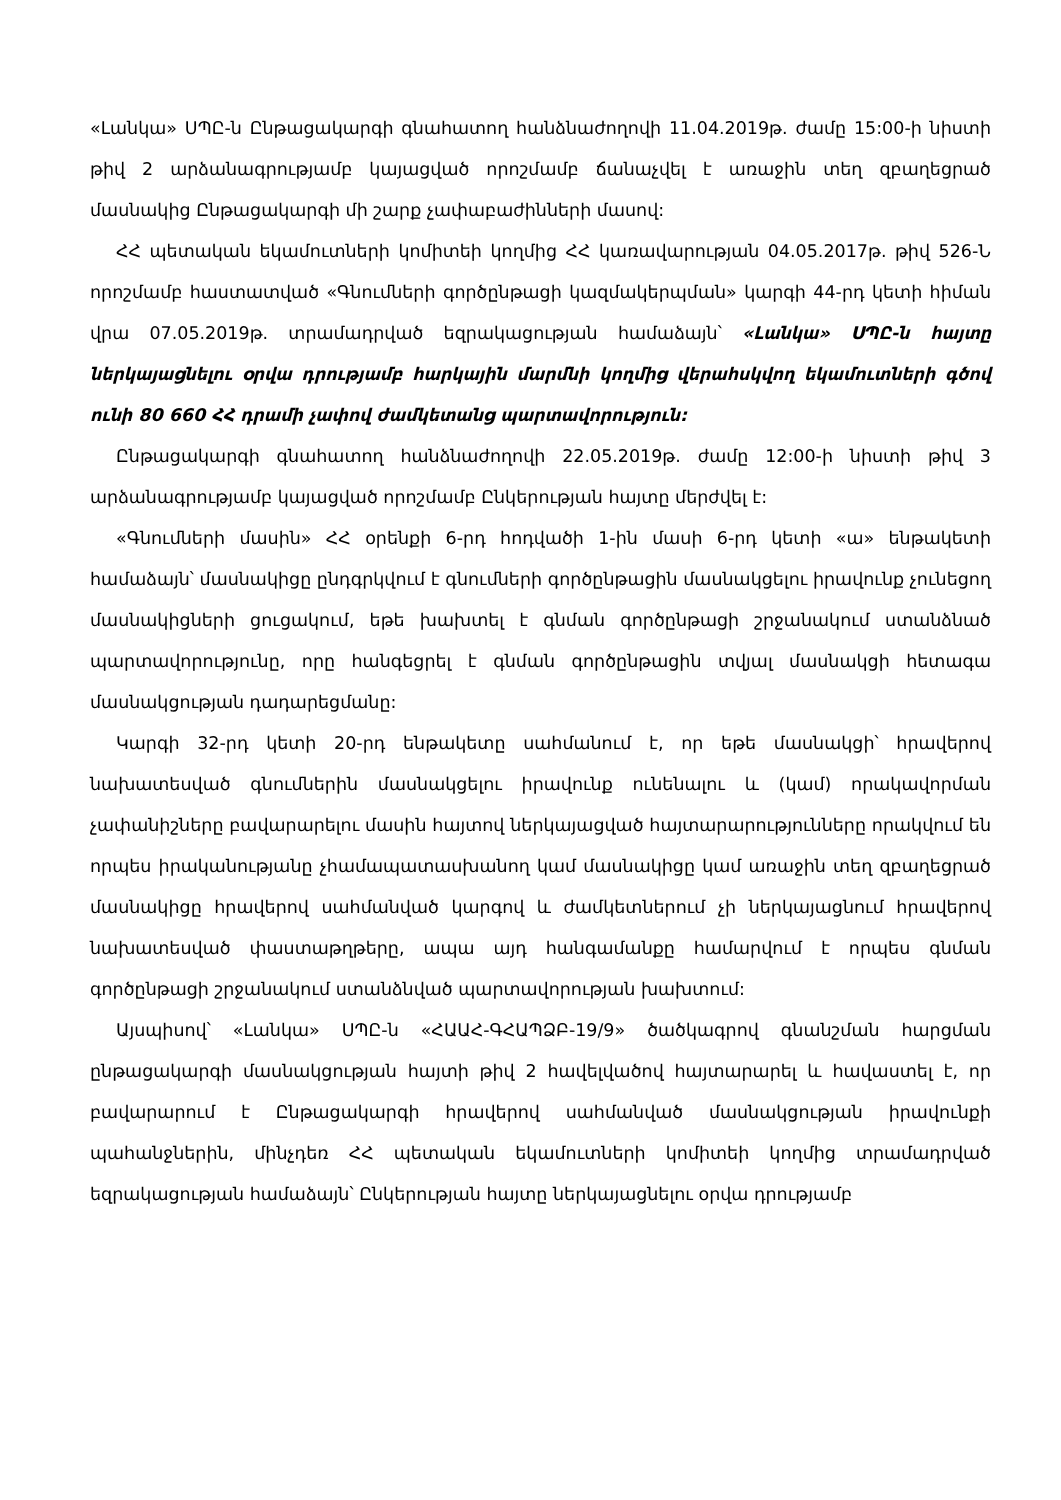«Լանկա» ՍՊԸ-ն Ընթացակարգի գնահատող հանձնաժողովի 11.04.2019թ. ժամը 15:00-ի նիստի թիվ 2 արձանագրությամբ կայացված որոշմամբ ճանաչվել է առաջին տեղ զբաղեցրած մասնակից Ընթացակարգի մի շարք չափաբաժինների մասով:
ՀՀ պետական եկամուտների կոմիտեի կողմից ՀՀ կառավարության 04.05.2017թ. թիվ 526-Ն որոշմամբ հաստատված «Գնումների գործընթացի կազմակերպման» կարգի 44-րդ կետի հիման վրա 07.05.2019թ. տրամադրված եզրակացության համաձայն՝ «Լանկա» ՍՊԸ-ն հայտը ներկայացնելու օրվա դրությամբ հարկային մարմնի կողմից վերահսկվող եկամուտների գծով ունի 80 660 ՀՀ դրամի չափով ժամկետանց պարտավորություն:
Ընթացակարգի գնահատող հանձնաժողովի 22.05.2019թ. ժամը 12:00-ի նիստի թիվ 3 արձանագրությամբ կայացված որոշմամբ Ընկերության հայտը մերժվել է:
«Գնումների մասին» ՀՀ օրենքի 6-րդ հոդվածի 1-ին մասի 6-րդ կետի «ա» ենթակետի համաձայն՝ մասնակիցը ընդգրկվում է գնումների գործընթացին մասնակցելու իրավունք չունեցող մասնակիցների ցուցակում, եթե խախտել է գնման գործընթացի շրջանակում ստանձնած պարտավորությունը, որը հանգեցրել է գնման գործընթացին տվյալ մասնակցի հետագա մասնակցության դադարեցմանը:
Կարգի 32-րդ կետի 20-րդ ենթակետը սահմանում է, որ եթե մասնակցի՝ հրավերով նախատեսված գնումներին մասնակցելու իրավունք ունենալու և (կամ) որակավորման չափանիշները բավարարելու մասին հայտով ներկայացված հայտարարությունները որակվում են որպես իրականությանը չհամապատասխանող կամ մասնակիցը կամ առաջին տեղ զբաղեցրած մասնակիցը հրավերով սահմանված կարգով և ժամկետներում չի ներկայացնում հրավերով նախատեսված փաստաթղթերը, ապա այդ հանգամանքը համարվում է որպես գնման գործընթացի շրջանակում ստանձնված պարտավորության խախտում:
Այսպիսով՝ «Լանկա» ՍՊԸ-ն «ՀԱԱՀ-ԳՀԱՊՁԲ-19/9» ծածկագրով գնանշման հարցման ընթացակարգի մասնակցության հայտի թիվ 2 հավելվածով հայտարարել և հավաստել է, որ բավարարում է Ընթացակարգի հրավերով սահմանված մասնակցության իրավունքի պահանջներին, մինչդեռ ՀՀ պետական եկամուտների կոմիտեի կողմից տրամադրված եզրակացության համաձայն՝ Ընկերության հայտը ներկայացնելու օրվա դրությամբ